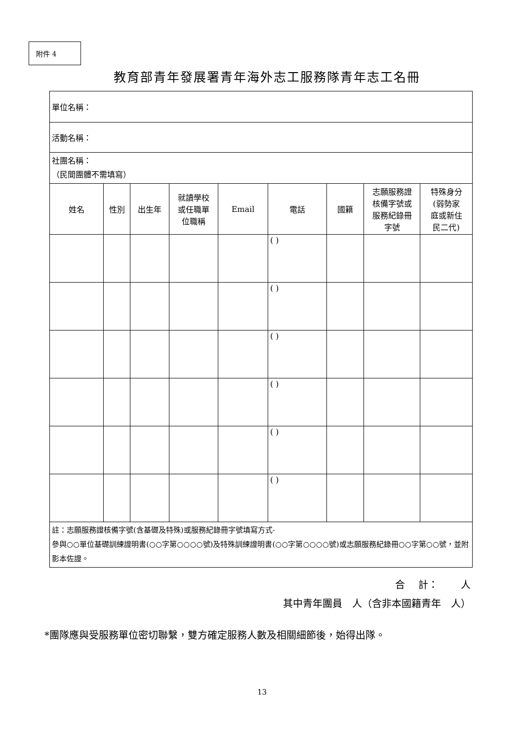附件 4
教育部青年發展署青年海外志工服務隊青年志工名冊
| 單位名稱： | | | | | | | | |
| 活動名稱： | | | | | | | | |
| 社團名稱： （民間團體不需填寫） | | | | | | | | |
| 姓名 | 性別 | 出生年 | 就讀學校 或任職單 位職稱 | Email | 電話 | 國籍 | 志願服務證 核備字號或 服務紀錄冊 字號 | 特殊身分 (弱勢家 庭或新住 民二代) |
| | | | | | ( ) | | | |
| | | | | | ( ) | | | |
| | | | | | ( ) | | | |
| | | | | | ( ) | | | |
| | | | | | ( ) | | | |
| | | | | | ( ) | | | |
| 註：志願服務證核備字號(含基礎及特殊)或服務紀錄冊字號填寫方式- 參與○○單位基礎訓練證明書(○○字第○○○○號)及特殊訓練證明書(○○字第○○○○號)或志願服務紀錄冊○○字第○○號，並附影本佐證。 | | | | | | | | |
合　 計：　　 人
其中青年團員　人（含非本國籍青年　人）
*團隊應與受服務單位密切聯繫，雙方確定服務人數及相關細節後，始得出隊。
13